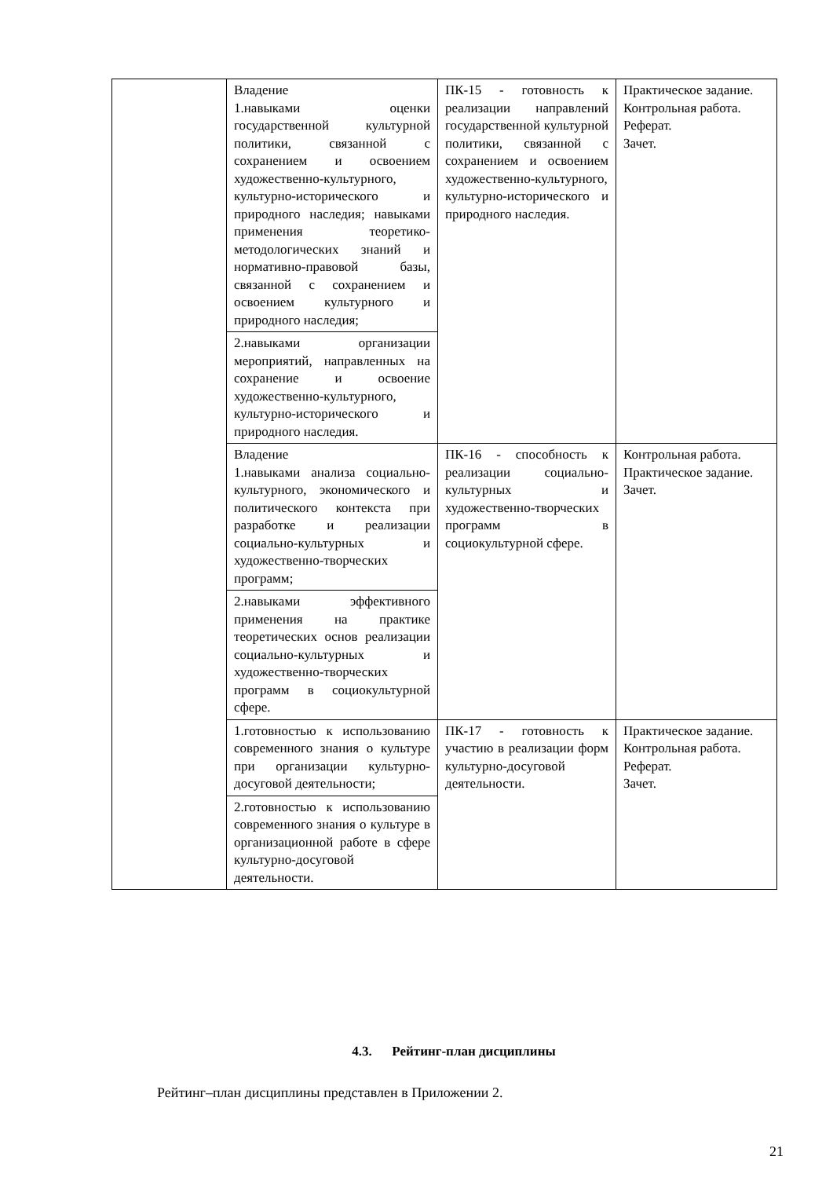| | Владение 1.навыками оценки государственной культурной политики, связанной с сохранением и освоением художественно-культурного, культурно-исторического и природного наследия; навыками применения теоретико-методологических знаний и нормативно-правовой базы, связанной с сохранением и освоением культурного и природного наследия; | ПК-15 - готовность к реализации направлений государственной культурной политики, связанной с сохранением и освоением художественно-культурного, культурно-исторического и природного наследия. | Практическое задание. Контрольная работа. Реферат. Зачет. |
| | 2.навыками организации мероприятий, направленных на сохранение и освоение художественно-культурного, культурно-исторического и природного наследия. | | |
| | Владение 1.навыками анализа социально-культурного, экономического и политического контекста при разработке и реализации социально-культурных и художественно-творческих программ; | ПК-16 - способность к реализации социально-культурных и художественно-творческих программ в социокультурной сфере. | Контрольная работа. Практическое задание. Зачет. |
| | 2.навыками эффективного применения на практике теоретических основ реализации социально-культурных и художественно-творческих программ в социокультурной сфере. | | |
| | 1.готовностью к использованию современного знания о культуре при организации культурно-досуговой деятельности; | ПК-17 - готовность к участию в реализации форм культурно-досуговой деятельности. | Практическое задание. Контрольная работа. Реферат. Зачет. |
| | 2.готовностью к использованию современного знания о культуре в организационной работе в сфере культурно-досуговой деятельности. | | |
4.3. Рейтинг-план дисциплины
Рейтинг–план дисциплины представлен в Приложении 2.
21